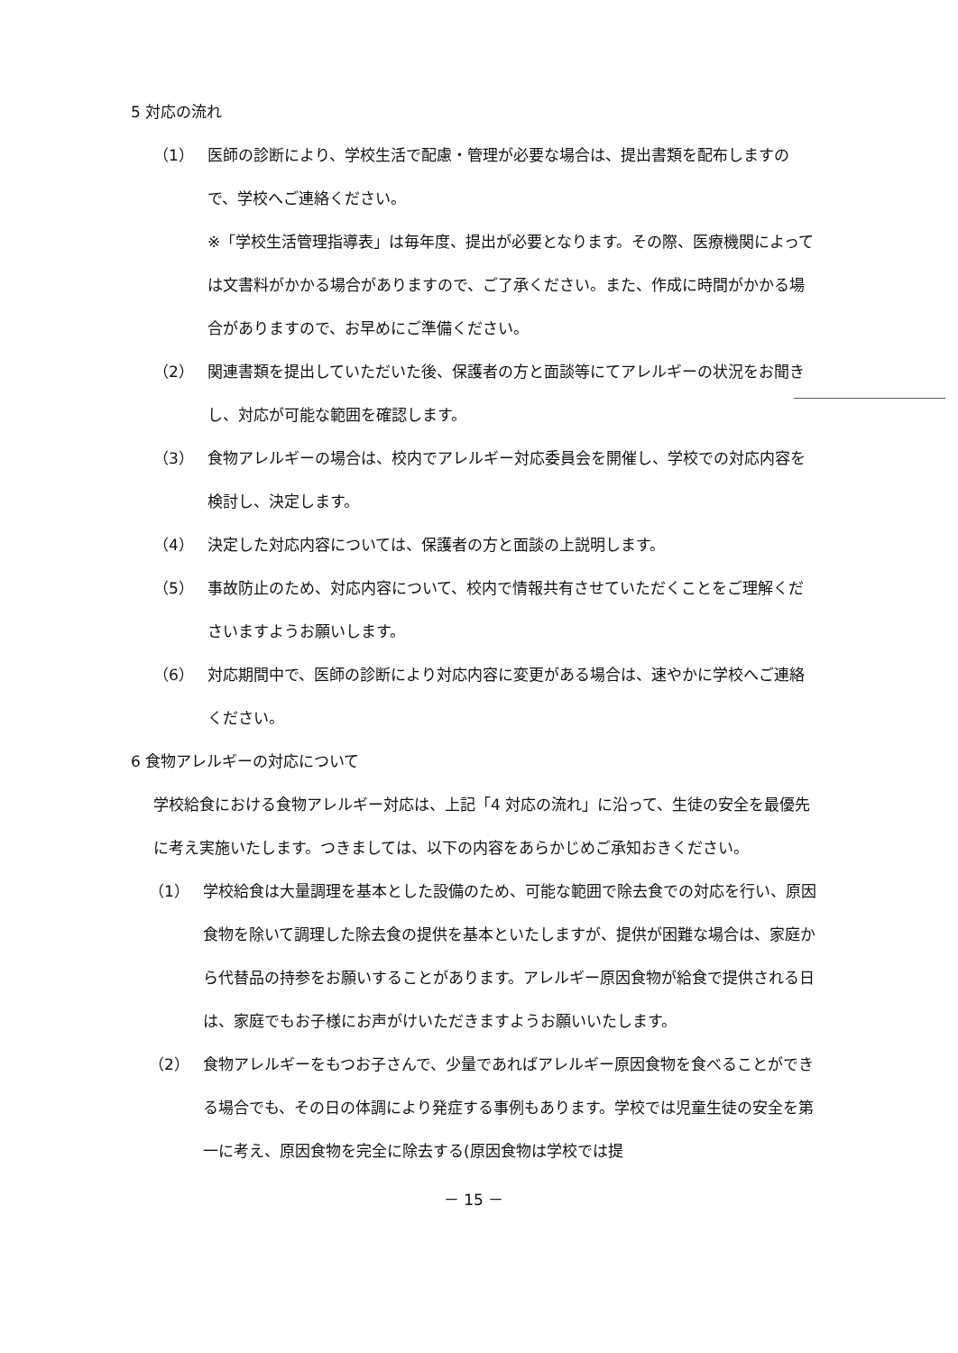5 対応の流れ
（1）
医師の診断により、学校生活で配慮・管理が必要な場合は、提出書類を配布しますので、学校へご連絡ください。
※「学校生活管理指導表」は毎年度、提出が必要となります。その際、医療機関によっては文書料がかかる場合がありますので、ご了承ください。また、作成に時間がかかる場合がありますので、お早めにご準備ください。
（2）
関連書類を提出していただいた後、保護者の方と面談等にてアレルギーの状況をお聞きし、対応が可能な範囲を確認します。
（3）
食物アレルギーの場合は、校内でアレルギー対応委員会を開催し、学校での対応内容を検討し、決定します。
（4）
決定した対応内容については、保護者の方と面談の上説明します。
（5）
事故防止のため、対応内容について、校内で情報共有させていただくことをご理解くださいますようお願いします。
（6）
対応期間中で、医師の診断により対応内容に変更がある場合は、速やかに学校へご連絡ください。
6 食物アレルギーの対応について
学校給食における食物アレルギー対応は、上記「4 対応の流れ」に沿って、生徒の安全を最優先に考え実施いたします。つきましては、以下の内容をあらかじめご承知おきください。
（1）
学校給食は大量調理を基本とした設備のため、可能な範囲で除去食での対応を行い、原因食物を除いて調理した除去食の提供を基本といたしますが、提供が困難な場合は、家庭から代替品の持参をお願いすることがあります。アレルギー原因食物が給食で提供される日は、家庭でもお子様にお声がけいただきますようお願いいたします。
（2）
食物アレルギーをもつお子さんで、少量であればアレルギー原因食物を食べることができる場合でも、その日の体調により発症する事例もあります。学校では児童生徒の安全を第一に考え、原因食物を完全に除去する(原因食物は学校では提
－ 15 －